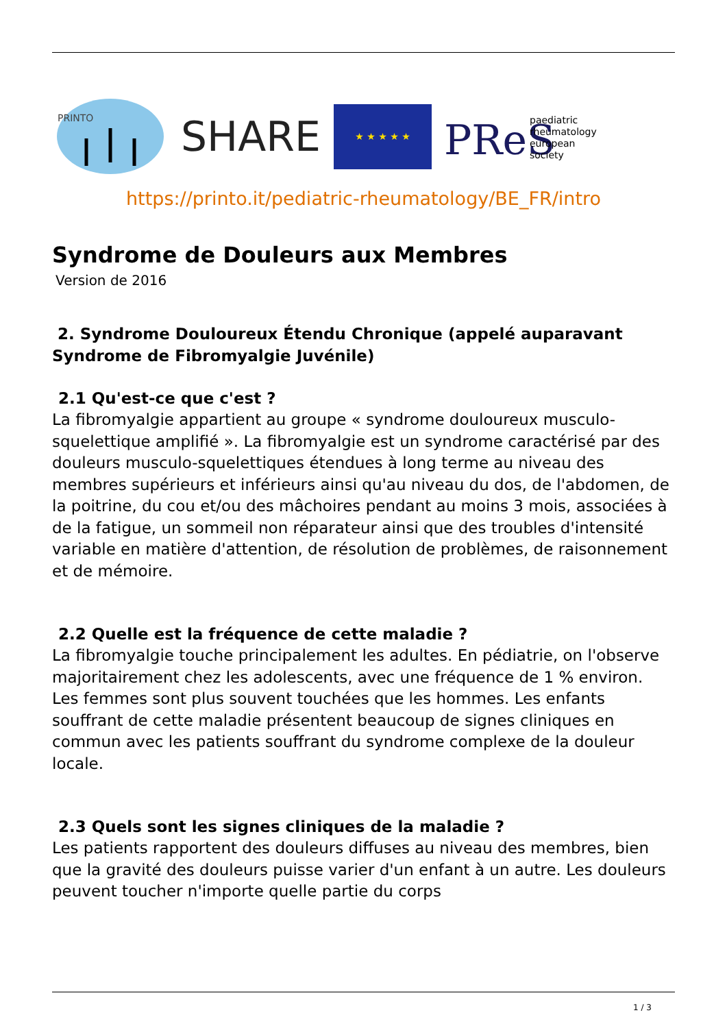PRINTO
SHARE
★ ★ ★ ★ ★
PReS
paediatric
rheumatology
european
society
https://printo.it/pediatric-rheumatology/BE_FR/intro
Syndrome de Douleurs aux Membres
Version de 2016
2. Syndrome Douloureux Étendu Chronique (appelé auparavant Syndrome de Fibromyalgie Juvénile)
2.1 Qu'est-ce que c'est ?
La fibromyalgie appartient au groupe « syndrome douloureux musculo-squelettique amplifié ». La fibromyalgie est un syndrome caractérisé par des douleurs musculo-squelettiques étendues à long terme au niveau des membres supérieurs et inférieurs ainsi qu'au niveau du dos, de l'abdomen, de la poitrine, du cou et/ou des mâchoires pendant au moins 3 mois, associées à de la fatigue, un sommeil non réparateur ainsi que des troubles d'intensité variable en matière d'attention, de résolution de problèmes, de raisonnement et de mémoire.
2.2 Quelle est la fréquence de cette maladie ?
La fibromyalgie touche principalement les adultes. En pédiatrie, on l'observe majoritairement chez les adolescents, avec une fréquence de 1 % environ.
Les femmes sont plus souvent touchées que les hommes. Les enfants souffrant de cette maladie présentent beaucoup de signes cliniques en commun avec les patients souffrant du syndrome complexe de la douleur locale.
2.3 Quels sont les signes cliniques de la maladie ?
Les patients rapportent des douleurs diffuses au niveau des membres, bien que la gravité des douleurs puisse varier d'un enfant à un autre. Les douleurs peuvent toucher n'importe quelle partie du corps
1 / 3